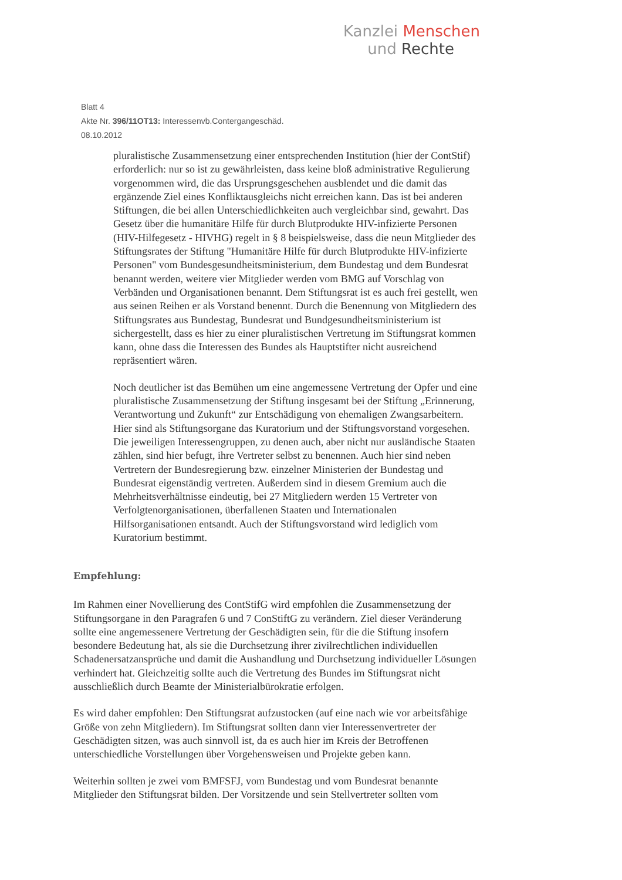Kanzlei Menschen
und Rechte
Blatt 4
Akte Nr. 396/11OT13: Interessenvb.Contergangeschäd.
08.10.2012
pluralistische Zusammensetzung einer entsprechenden Institution (hier der ContStif) erforderlich: nur so ist zu gewährleisten, dass keine bloß administrative Regulierung vorgenommen wird, die das Ursprungsgeschehen ausblendet und die damit das ergänzende Ziel eines Konfliktausgleichs nicht erreichen kann. Das ist bei anderen Stiftungen, die bei allen Unterschiedlichkeiten auch vergleichbar sind, gewahrt. Das Gesetz über die humanitäre Hilfe für durch Blutprodukte HIV-infizierte Personen (HIV-Hilfegesetz - HIVHG) regelt in § 8 beispielsweise, dass die neun Mitglieder des Stiftungsrates der Stiftung "Humanitäre Hilfe für durch Blutprodukte HIV-infizierte Personen" vom Bundesgesundheitsministerium, dem Bundestag und dem Bundesrat benannt werden, weitere vier Mitglieder werden vom BMG auf Vorschlag von Verbänden und Organisationen benannt. Dem Stiftungsrat ist es auch frei gestellt, wen aus seinen Reihen er als Vorstand benennt. Durch die Benennung von Mitgliedern des Stiftungsrates aus Bundestag, Bundesrat und Bundgesundheitsministerium ist sichergestellt, dass es hier zu einer pluralistischen Vertretung im Stiftungsrat kommen kann, ohne dass die Interessen des Bundes als Hauptstifter nicht ausreichend repräsentiert wären.
Noch deutlicher ist das Bemühen um eine angemessene Vertretung der Opfer und eine pluralistische Zusammensetzung der Stiftung insgesamt bei der Stiftung „Erinnerung, Verantwortung und Zukunft“ zur Entschädigung von ehemaligen Zwangsarbeitern. Hier sind als Stiftungsorgane das Kuratorium und der Stiftungsvorstand vorgesehen. Die jeweiligen Interessengruppen, zu denen auch, aber nicht nur ausländische Staaten zählen, sind hier befugt, ihre Vertreter selbst zu benennen. Auch hier sind neben Vertretern der Bundesregierung bzw. einzelner Ministerien der Bundestag und Bundesrat eigenständig vertreten. Außerdem sind in diesem Gremium auch die Mehrheitsverhältnisse eindeutig, bei 27 Mitgliedern werden 15 Vertreter von Verfolgtenorganisationen, überfallenen Staaten und Internationalen Hilfsorganisationen entsandt. Auch der Stiftungsvorstand wird lediglich vom Kuratorium bestimmt.
Empfehlung:
Im Rahmen einer Novellierung des ContStifG wird empfohlen die Zusammensetzung der Stiftungsorgane in den Paragrafen 6 und 7 ConStiftG zu verändern. Ziel dieser Veränderung sollte eine angemessenere Vertretung der Geschädigten sein, für die die Stiftung insofern besondere Bedeutung hat, als sie die Durchsetzung ihrer zivilrechtlichen individuellen Schadenersatzansprüche und damit die Aushandlung und Durchsetzung individueller Lösungen verhindert hat. Gleichzeitig sollte auch die Vertretung des Bundes im Stiftungsrat nicht ausschließlich durch Beamte der Ministerialbürokratie erfolgen.
Es wird daher empfohlen: Den Stiftungsrat aufzustocken (auf eine nach wie vor arbeitsfähige Größe von zehn Mitgliedern). Im Stiftungsrat sollten dann vier Interessenvertreter der Geschädigten sitzen, was auch sinnvoll ist, da es auch hier im Kreis der Betroffenen unterschiedliche Vorstellungen über Vorgehensweisen und Projekte geben kann.
Weiterhin sollten je zwei vom BMFSFJ, vom Bundestag und vom Bundesrat benannte Mitglieder den Stiftungsrat bilden. Der Vorsitzende und sein Stellvertreter sollten vom